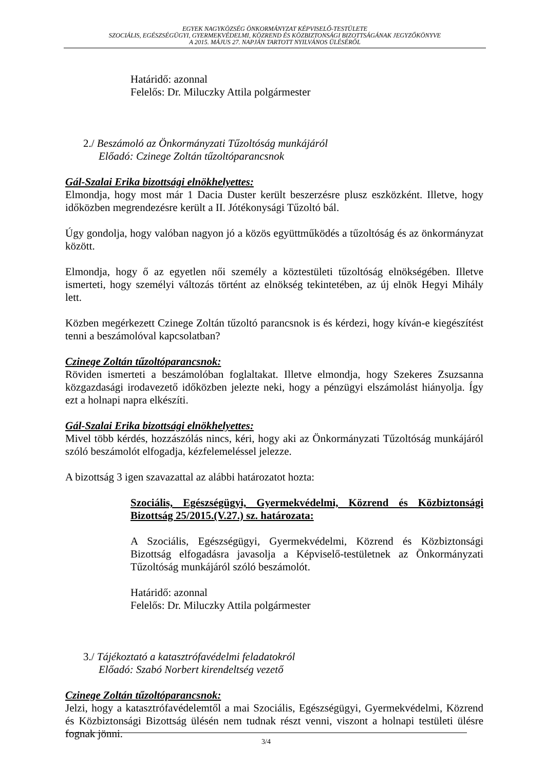EGYEK NAGYKÖZSÉG ÖNKORMÁNYZAT KÉPVISELŐ-TESTÜLETE
SZOCIÁLIS, EGÉSZSÉGÜGYI, GYERMEKVÉDELMI, KÖZREND ÉS KÖZBIZTONSÁGI BIZOTTSÁGÁNAK JEGYZŐKÖNYVE
A 2015. MÁJUS 27. NAPJÁN TARTOTT NYILVÁNOS ÜLÉSÉRŐL
Határidő: azonnal
Felelős: Dr. Miluczky Attila polgármester
2./ Beszámoló az Önkormányzati Tűzoltóság munkájáról
Előadó: Czinege Zoltán tűzoltóparancsnok
Gál-Szalai Erika bizottsági elnökhelyettes:
Elmondja, hogy most már 1 Dacia Duster került beszerzésre plusz eszközként. Illetve, hogy időközben megrendezésre került a II. Jótékonysági Tűzoltó bál.
Úgy gondolja, hogy valóban nagyon jó a közös együttműködés a tűzoltóság és az önkormányzat között.
Elmondja, hogy ő az egyetlen női személy a köztestületi tűzoltóság elnökségében. Illetve ismerteti, hogy személyi változás történt az elnökség tekintetében, az új elnök Hegyi Mihály lett.
Közben megérkezett Czinege Zoltán tűzoltó parancsnok is és kérdezi, hogy kíván-e kiegészítést tenni a beszámolóval kapcsolatban?
Czinege Zoltán tűzoltóparancsnok:
Röviden ismerteti a beszámolóban foglaltakat. Illetve elmondja, hogy Szekeres Zsuzsanna közgazdasági irodavezető időközben jelezte neki, hogy a pénzügyi elszámolást hiányolja. Így ezt a holnapi napra elkészíti.
Gál-Szalai Erika bizottsági elnökhelyettes:
Mivel több kérdés, hozzászólás nincs, kéri, hogy aki az Önkormányzati Tűzoltóság munkájáról szóló beszámolót elfogadja, kézfelemeléssel jelezze.
A bizottság 3 igen szavazattal az alábbi határozatot hozta:
Szociális, Egészségügyi, Gyermekvédelmi, Közrend és Közbiztonsági Bizottság 25/2015.(V.27.) sz. határozata:
A Szociális, Egészségügyi, Gyermekvédelmi, Közrend és Közbiztonsági Bizottság elfogadásra javasolja a Képviselő-testületnek az Önkormányzati Tűzoltóság munkájáról szóló beszámolót.
Határidő: azonnal
Felelős: Dr. Miluczky Attila polgármester
3./ Tájékoztató a katasztrófavédelmi feladatokról
Előadó: Szabó Norbert kirendeltség vezető
Czinege Zoltán tűzoltóparancsnok:
Jelzi, hogy a katasztrófavédelemtől a mai Szociális, Egészségügyi, Gyermekvédelmi, Közrend és Közbiztonsági Bizottság ülésén nem tudnak részt venni, viszont a holnapi testületi ülésre fognak jönni.
3/4